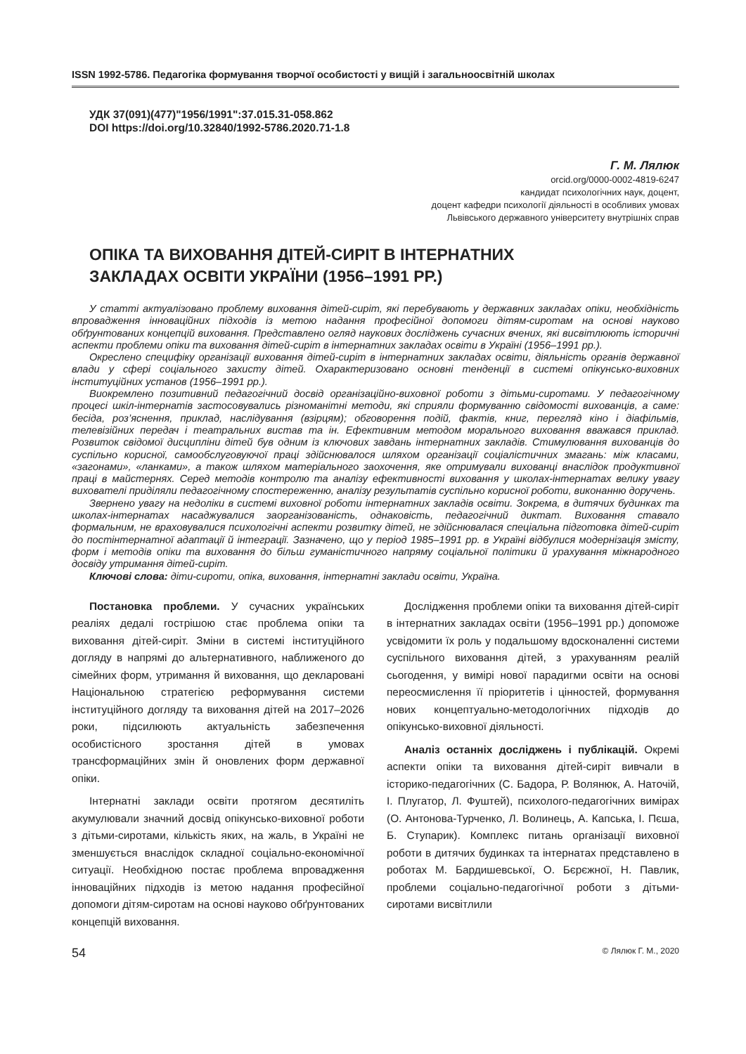ISSN 1992-5786. Педагогіка формування творчої особистості у вищій і загальноосвітній школах
УДК 37(091)(477)"1956/1991":37.015.31-058.862
DOI https://doi.org/10.32840/1992-5786.2020.71-1.8
Г. М. Лялюк
orcid.org/0000-0002-4819-6247
кандидат психологічних наук, доцент,
доцент кафедри психології діяльності в особливих умовах
Львівського державного університету внутрішніх справ
ОПІКА ТА ВИХОВАННЯ ДІТЕЙ-СИРІТ В ІНТЕРНАТНИХ
ЗАКЛАДАХ ОСВІТИ УКРАЇНИ (1956–1991 РР.)
У статті актуалізовано проблему виховання дітей-сиріт, які перебувають у державних закладах опіки, необхідність впровадження інноваційних підходів із метою надання професійної допомоги дітям-сиротам на основі науково обґрунтованих концепцій виховання. Представлено огляд наукових досліджень сучасних вчених, які висвітлюють історичні аспекти проблеми опіки та виховання дітей-сиріт в інтернатних закладах освіти в Україні (1956–1991 рр.).
Окреслено специфіку організації виховання дітей-сиріт в інтернатних закладах освіти, діяльність органів державної влади у сфері соціального захисту дітей. Охарактеризовано основні тенденції в системі опікунсько-виховних інституційних установ (1956–1991 рр.).
Виокремлено позитивний педагогічний досвід організаційно-виховної роботи з дітьми-сиротами. У педагогічному процесі шкіл-інтернатів застосовувались різноманітні методи, які сприяли формуванню свідомості вихованців, а саме: бесіда, роз’яснення, приклад, наслідування (взірцям); обговорення подій, фактів, книг, перегляд кіно і діафільмів, телевізійних передач і театральних вистав та ін. Ефективним методом морального виховання вважався приклад. Розвиток свідомої дисципліни дітей був одним із ключових завдань інтернатних закладів. Стимулювання вихованців до суспільно корисної, самообслуговуючої праці здійснювалося шляхом організації соціалістичних змагань: між класами, «загонами», «ланками», а також шляхом матеріального заохочення, яке отримували вихованці внаслідок продуктивної праці в майстернях. Серед методів контролю та аналізу ефективності виховання у школах-інтернатах велику увагу вихователі приділяли педагогічному спостереженню, аналізу результатів суспільно корисної роботи, виконанню доручень.
Звернено увагу на недоліки в системі виховної роботи інтернатних закладів освіти. Зокрема, в дитячих будинках та школах-інтернатах насаджувалися заорганізованість, однаковість, педагогічний диктат. Виховання ставало формальним, не враховувалися психологічні аспекти розвитку дітей, не здійснювалася спеціальна підготовка дітей-сиріт до постінтернатної адаптації й інтеграції. Зазначено, що у період 1985–1991 рр. в Україні відбулися модернізація змісту, форм і методів опіки та виховання до більш гуманістичного напряму соціальної політики й урахування міжнародного досвіду утримання дітей-сиріт.
Ключові слова: діти-сироти, опіка, виховання, інтернатні заклади освіти, Україна.
Постановка проблеми. У сучасних українських реаліях дедалі гострішою стає проблема опіки та виховання дітей-сиріт. Зміни в системі інституційного догляду в напрямі до альтернативного, наближеного до сімейних форм, утримання й виховання, що декларовані Національною стратегією реформування системи інституційного догляду та виховання дітей на 2017–2026 роки, підсилюють актуальність забезпечення особистісного зростання дітей в умовах трансформаційних змін й оновлених форм державної опіки.
Інтернатні заклади освіти протягом десятиліть акумулювали значний досвід опікунсько-виховної роботи з дітьми-сиротами, кількість яких, на жаль, в Україні не зменшується внаслідок складної соціально-економічної ситуації. Необхідною постає проблема впровадження інноваційних підходів із метою надання професійної допомоги дітям-сиротам на основі науково обґрунтованих концепцій виховання.
Дослідження проблеми опіки та виховання дітей-сиріт в інтернатних закладах освіти (1956–1991 рр.) допоможе усвідомити їх роль у подальшому вдосконаленні системи суспільного виховання дітей, з урахуванням реалій сьогодення, у вимірі нової парадигми освіти на основі переосмислення її пріоритетів і цінностей, формування нових концептуально-методологічних підходів до опікунсько-виховної діяльності.
Аналіз останніх досліджень і публікацій. Окремі аспекти опіки та виховання дітей-сиріт вивчали в історико-педагогічних (С. Бадора, Р. Волянюк, А. Наточій, І. Плугатор, Л. Фуштей), психолого-педагогічних вимірах (О. Антонова-Турченко, Л. Волинець, А. Капська, І. Пєша, Б. Ступарик). Комплекс питань організації виховної роботи в дитячих будинках та інтернатах представлено в роботах М. Бардишевської, О. Бєрєжної, Н. Павлик, проблеми соціально-педагогічної роботи з дітьми-сиротами висвітлили
54 © Лялюк Г. М., 2020